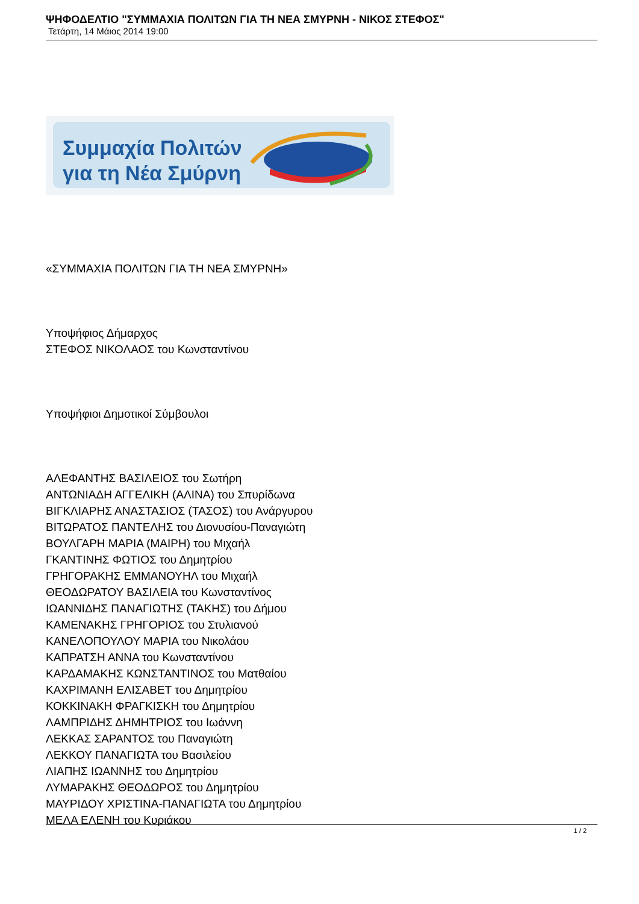ΨΗΦΟΔΕΛΤΙΟ "ΣΥΜΜΑΧΙΑ ΠΟΛΙΤΩΝ ΓΙΑ ΤΗ ΝΕΑ ΣΜΥΡΝΗ - ΝΙΚΟΣ ΣΤΕΦΟΣ"
Τετάρτη, 14 Μάιος 2014 19:00
Συμμαχία Πολιτών
για τη Νέα Σμύρνη
«ΣΥΜΜΑΧΙΑ ΠΟΛΙΤΩΝ ΓΙΑ ΤΗ ΝΕΑ ΣΜΥΡΝΗ»
Υποψήφιος Δήμαρχος
ΣΤΕΦΟΣ ΝΙΚΟΛΑΟΣ του Κωνσταντίνου
Υποψήφιοι Δημοτικοί Σύμβουλοι
ΑΛΕΦΑΝΤΗΣ ΒΑΣΙΛΕΙΟΣ του Σωτήρη
ΑΝΤΩΝΙΑΔΗ ΑΓΓΕΛΙΚΗ (ΑΛΙΝΑ) του Σπυρίδωνα
ΒΙΓΚΛΙΑΡΗΣ ΑΝΑΣΤΑΣΙΟΣ (ΤΑΣΟΣ) του Ανάργυρου
ΒΙΤΩΡΑΤΟΣ ΠΑΝΤΕΛΗΣ του Διονυσίου-Παναγιώτη
ΒΟΥΛΓΑΡΗ ΜΑΡΙΑ (ΜΑΙΡΗ) του Μιχαήλ
ΓΚΑΝΤΙΝΗΣ ΦΩΤΙΟΣ του Δημητρίου
ΓΡΗΓΟΡΑΚΗΣ ΕΜΜΑΝΟΥΗΛ του Μιχαήλ
ΘΕΟΔΩΡΑΤΟΥ ΒΑΣΙΛΕΙΑ του Κωνσταντίνος
ΙΩΑΝΝΙΔΗΣ ΠΑΝΑΓΙΩΤΗΣ (ΤΑΚΗΣ) του Δήμου
ΚΑΜΕΝΑΚΗΣ ΓΡΗΓΟΡΙΟΣ του Στυλιανού
ΚΑΝΕΛΟΠΟΥΛΟΥ ΜΑΡΙΑ του Νικολάου
ΚΑΠΡΑΤΣΗ ΑΝΝΑ του Κωνσταντίνου
ΚΑΡΔΑΜΑΚΗΣ ΚΩΝΣΤΑΝΤΙΝΟΣ του Ματθαίου
ΚΑΧΡΙΜΑΝΗ ΕΛΙΣΑΒΕΤ του Δημητρίου
ΚΟΚΚΙΝΑΚΗ ΦΡΑΓΚΙΣΚΗ του Δημητρίου
ΛΑΜΠΡΙΔΗΣ ΔΗΜΗΤΡΙΟΣ του Ιωάννη
ΛΕΚΚΑΣ ΣΑΡΑΝΤΟΣ του Παναγιώτη
ΛΕΚΚΟΥ ΠΑΝΑΓΙΩΤΑ του Βασιλείου
ΛΙΑΠΗΣ ΙΩΑΝΝΗΣ του Δημητρίου
ΛΥΜΑΡΑΚΗΣ ΘΕΟΔΩΡΟΣ του Δημητρίου
ΜΑΥΡΙΔΟΥ ΧΡΙΣΤΙΝΑ-ΠΑΝΑΓΙΩΤΑ του Δημητρίου
ΜΕΛΑ ΕΛΕΝΗ του Κυριάκου
1 / 2